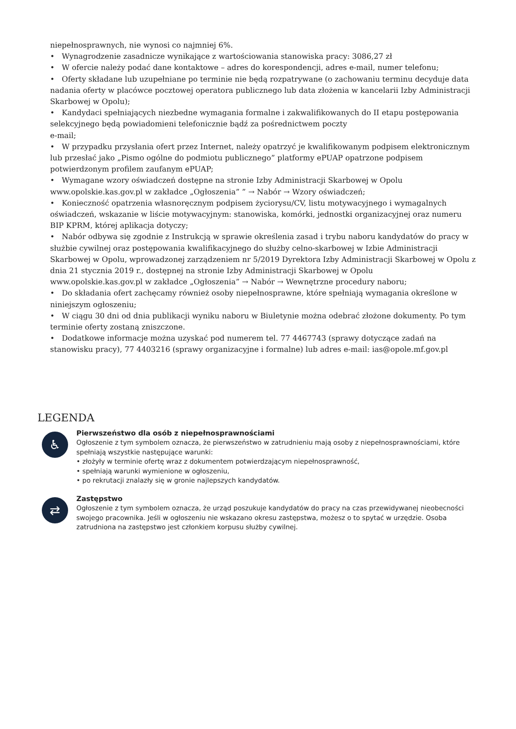niepełnosprawnych, nie wynosi co najmniej 6%.
• Wynagrodzenie zasadnicze wynikające z wartościowania stanowiska pracy: 3086,27 zł
• W ofercie należy podać dane kontaktowe – adres do korespondencji, adres e-mail, numer telefonu;
• Oferty składane lub uzupełniane po terminie nie będą rozpatrywane (o zachowaniu terminu decyduje data nadania oferty w placówce pocztowej operatora publicznego lub data złożenia w kancelarii Izby Administracji Skarbowej w Opolu);
• Kandydaci spełniających niezbedne wymagania formalne i zakwalifikowanych do II etapu postępowania selekcyjnego będą powiadomieni telefonicznie bądź za pośrednictwem poczty
e-mail;
• W przypadku przysłania ofert przez Internet, należy opatrzyć je kwalifikowanym podpisem elektronicznym lub przesłać jako „Pismo ogólne do podmiotu publicznego” platformy ePUAP opatrzone podpisem potwierdzonym profilem zaufanym ePUAP;
• Wymagane wzory oświadczeń dostępne na stronie Izby Administracji Skarbowej w Opolu
www.opolskie.kas.gov.pl w zakładce „Ogłoszenia” ” → Nabór → Wzory oświadczeń;
• Konieczność opatrzenia własnoręcznym podpisem życiorysu/CV, listu motywacyjnego i wymagalnych oświadczeń, wskazanie w liście motywacyjnym: stanowiska, komórki, jednostki organizacyjnej oraz numeru BIP KPRM, której aplikacja dotyczy;
• Nabór odbywa się zgodnie z Instrukcją w sprawie określenia zasad i trybu naboru kandydatów do pracy w służbie cywilnej oraz postępowania kwalifikacyjnego do służby celno-skarbowej w Izbie Administracji Skarbowej w Opolu, wprowadzonej zarządzeniem nr 5/2019 Dyrektora Izby Administracji Skarbowej w Opolu z dnia 21 stycznia 2019 r., dostępnej na stronie Izby Administracji Skarbowej w Opolu
www.opolskie.kas.gov.pl w zakładce „Ogłoszenia” → Nabór → Wewnętrzne procedury naboru;
• Do składania ofert zachęcamy również osoby niepełnosprawne, które spełniają wymagania określone w niniejszym ogłoszeniu;
• W ciągu 30 dni od dnia publikacji wyniku naboru w Biuletynie można odebrać złożone dokumenty. Po tym terminie oferty zostaną zniszczone.
• Dodatkowe informacje można uzyskać pod numerem tel. 77 4467743 (sprawy dotyczące zadań na stanowisku pracy), 77 4403216 (sprawy organizacyjne i formalne) lub adres e-mail: ias@opole.mf.gov.pl
LEGENDA
♿
Pierwszeństwo dla osób z niepełnosprawnościami
Ogłoszenie z tym symbolem oznacza, że pierwszeństwo w zatrudnieniu mają osoby z niepełnosprawnościami, które spełniają wszystkie następujące warunki:
• złożyły w terminie ofertę wraz z dokumentem potwierdzającym niepełnosprawność,
• spełniają warunki wymienione w ogłoszeniu,
• po rekrutacji znalazły się w gronie najlepszych kandydatów.
⇄
Zastępstwo
Ogłoszenie z tym symbolem oznacza, że urząd poszukuje kandydatów do pracy na czas przewidywanej nieobecności swojego pracownika. Jeśli w ogłoszeniu nie wskazano okresu zastępstwa, możesz o to spytać w urzędzie. Osoba zatrudniona na zastępstwo jest członkiem korpusu służby cywilnej.